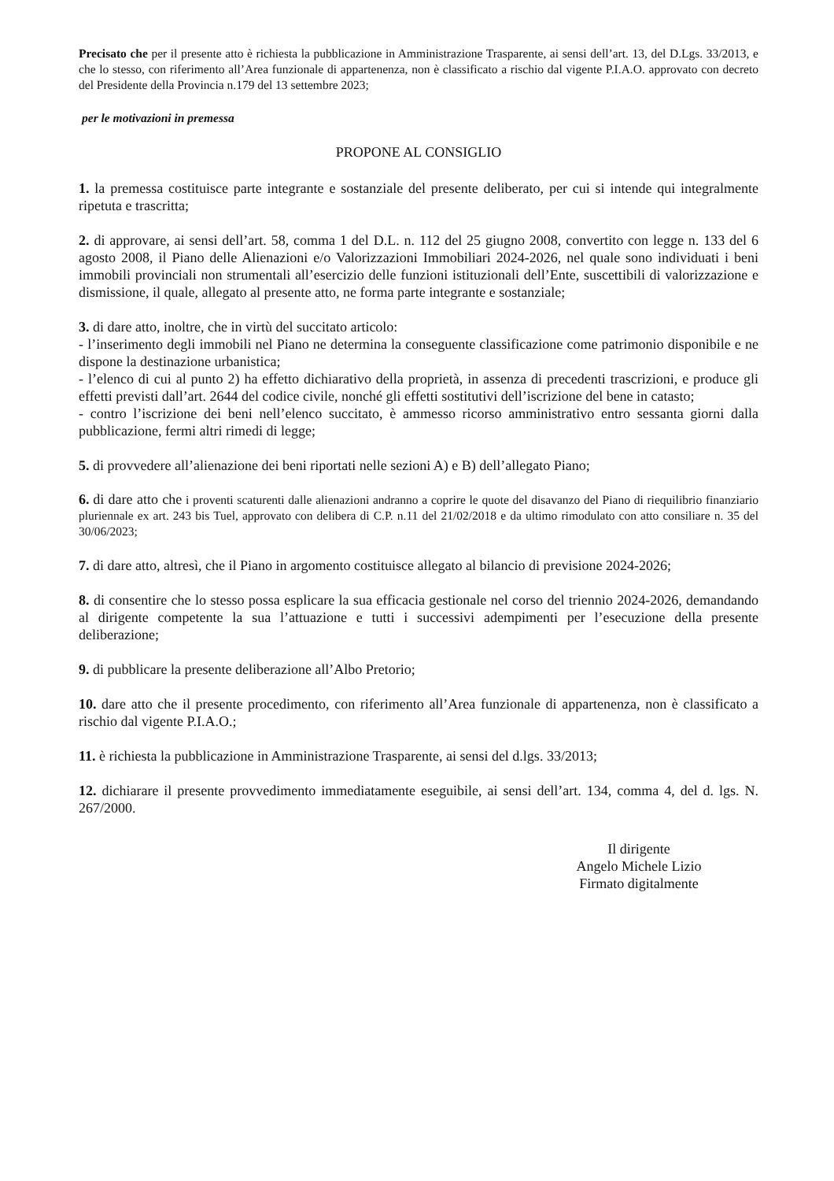Precisato che per il presente atto è richiesta la pubblicazione in Amministrazione Trasparente, ai sensi dell’art. 13, del D.Lgs. 33/2013, e che lo stesso, con riferimento all’Area funzionale di appartenenza, non è classificato a rischio dal vigente P.I.A.O. approvato con decreto del Presidente della Provincia n.179 del 13 settembre 2023;
per le motivazioni in premessa
PROPONE AL CONSIGLIO
1. la premessa costituisce parte integrante e sostanziale del presente deliberato, per cui si intende qui integralmente ripetuta e trascritta;
2. di approvare, ai sensi dell’art. 58, comma 1 del D.L. n. 112 del 25 giugno 2008, convertito con legge n. 133 del 6 agosto 2008, il Piano delle Alienazioni e/o Valorizzazioni Immobiliari 2024-2026, nel quale sono individuati i beni immobili provinciali non strumentali all’esercizio delle funzioni istituzionali dell’Ente, suscettibili di valorizzazione e dismissione, il quale, allegato al presente atto, ne forma parte integrante e sostanziale;
3. di dare atto, inoltre, che in virtù del succitato articolo:
- l’inserimento degli immobili nel Piano ne determina la conseguente classificazione come patrimonio disponibile e ne dispone la destinazione urbanistica;
- l’elenco di cui al punto 2) ha effetto dichiarativo della proprietà, in assenza di precedenti trascrizioni, e produce gli effetti previsti dall’art. 2644 del codice civile, nonché gli effetti sostitutivi dell’iscrizione del bene in catasto;
- contro l’iscrizione dei beni nell’elenco succitato, è ammesso ricorso amministrativo entro sessanta giorni dalla pubblicazione, fermi altri rimedi di legge;
5. di provvedere all’alienazione dei beni riportati nelle sezioni A) e B) dell’allegato Piano;
6. di dare atto che i proventi scaturenti dalle alienazioni andranno a coprire le quote del disavanzo del Piano di riequilibrio finanziario pluriennale ex art. 243 bis Tuel, approvato con delibera di C.P. n.11 del 21/02/2018 e da ultimo rimodulato con atto consiliare n. 35 del 30/06/2023;
7. di dare atto, altresì, che il Piano in argomento costituisce allegato al bilancio di previsione 2024-2026;
8. di consentire che lo stesso possa esplicare la sua efficacia gestionale nel corso del triennio 2024-2026, demandando al dirigente competente la sua l’attuazione e tutti i successivi adempimenti per l’esecuzione della presente deliberazione;
9. di pubblicare la presente deliberazione all’Albo Pretorio;
10. dare atto che il presente procedimento, con riferimento all’Area funzionale di appartenenza, non è classificato a rischio dal vigente P.I.A.O.;
11. è richiesta la pubblicazione in Amministrazione Trasparente, ai sensi del d.lgs. 33/2013;
12. dichiarare il presente provvedimento immediatamente eseguibile, ai sensi dell’art. 134, comma 4, del d. lgs. N. 267/2000.
Il dirigente
Angelo Michele Lizio
Firmato digitalmente